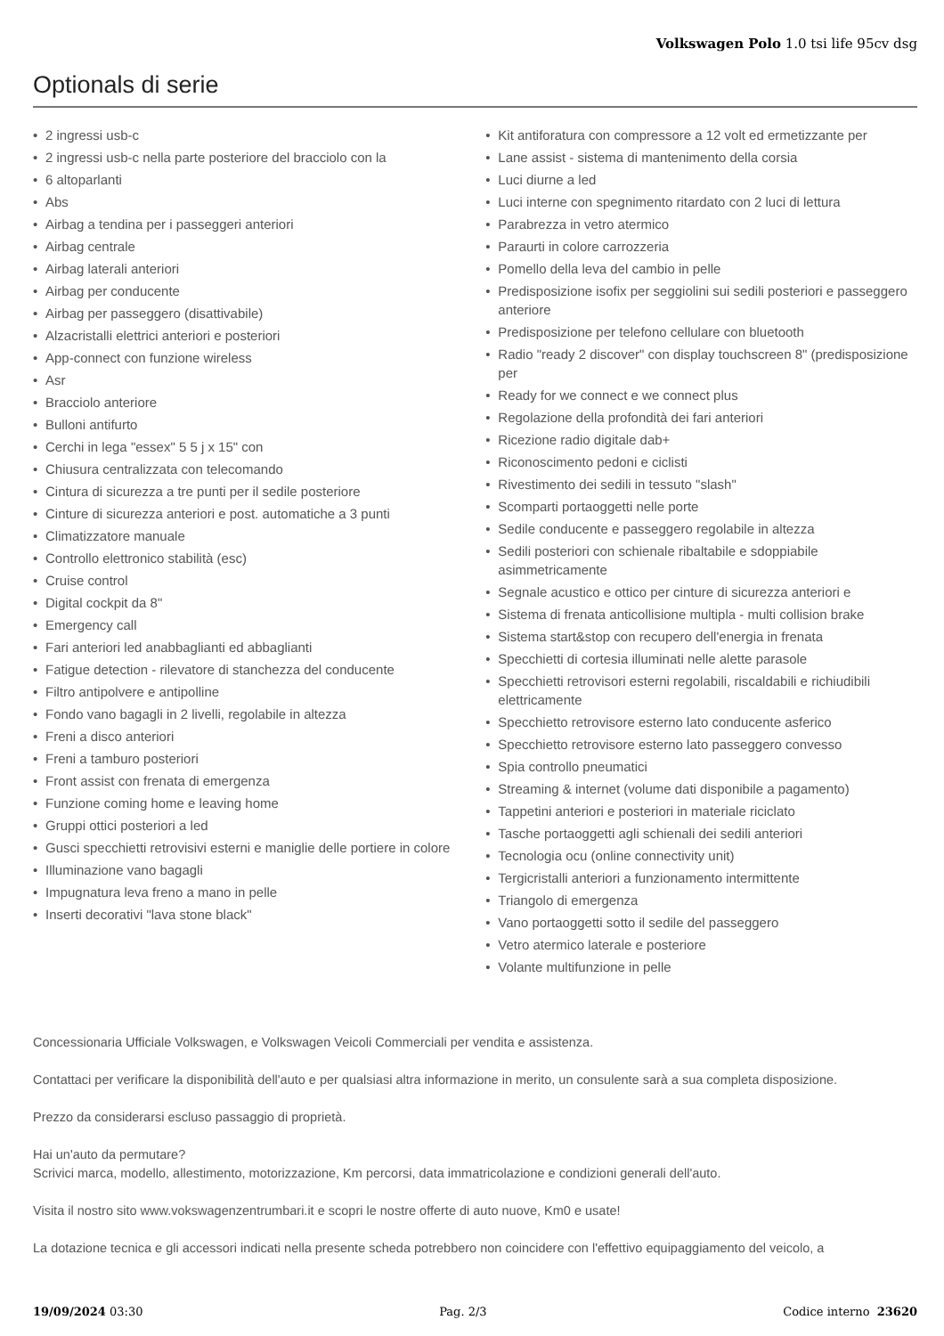Volkswagen Polo 1.0 tsi life 95cv dsg
Optionals di serie
• 2 ingressi usb-c
• 2 ingressi usb-c nella parte posteriore del bracciolo con la
• 6 altoparlanti
• Abs
• Airbag a tendina per i passeggeri anteriori
• Airbag centrale
• Airbag laterali anteriori
• Airbag per conducente
• Airbag per passeggero (disattivabile)
• Alzacristalli elettrici anteriori e posteriori
• App-connect con funzione wireless
• Asr
• Bracciolo anteriore
• Bulloni antifurto
• Cerchi in lega "essex" 5 5 j x 15" con
• Chiusura centralizzata con telecomando
• Cintura di sicurezza a tre punti per il sedile posteriore
• Cinture di sicurezza anteriori e post. automatiche a 3 punti
• Climatizzatore manuale
• Controllo elettronico stabilità (esc)
• Cruise control
• Digital cockpit da 8"
• Emergency call
• Fari anteriori led anabbaglianti ed abbaglianti
• Fatigue detection - rilevatore di stanchezza del conducente
• Filtro antipolvere e antipolline
• Fondo vano bagagli in 2 livelli, regolabile in altezza
• Freni a disco anteriori
• Freni a tamburo posteriori
• Front assist con frenata di emergenza
• Funzione coming home e leaving home
• Gruppi ottici posteriori a led
• Gusci specchietti retrovisivi esterni e maniglie delle portiere in colore
• Illuminazione vano bagagli
• Impugnatura leva freno a mano in pelle
• Inserti decorativi "lava stone black"
• Kit antiforatura con compressore a 12 volt ed ermetizzante per
• Lane assist - sistema di mantenimento della corsia
• Luci diurne a led
• Luci interne con spegnimento ritardato con 2 luci di lettura
• Parabrezza in vetro atermico
• Paraurti in colore carrozzeria
• Pomello della leva del cambio in pelle
• Predisposizione isofix per seggiolini sui sedili posteriori e passeggero anteriore
• Predisposizione per telefono cellulare con bluetooth
• Radio "ready 2 discover" con display touchscreen 8" (predisposizione per
• Ready for we connect e we connect plus
• Regolazione della profondità dei fari anteriori
• Ricezione radio digitale dab+
• Riconoscimento pedoni e ciclisti
• Rivestimento dei sedili in tessuto "slash"
• Scomparti portaoggetti nelle porte
• Sedile conducente e passeggero regolabile in altezza
• Sedili posteriori con schienale ribaltabile e sdoppiabile asimmetricamente
• Segnale acustico e ottico per cinture di sicurezza anteriori e
• Sistema di frenata anticollisione multipla - multi collision brake
• Sistema start&stop con recupero dell'energia in frenata
• Specchietti di cortesia illuminati nelle alette parasole
• Specchietti retrovisori esterni regolabili, riscaldabili e richiudibili elettricamente
• Specchietto retrovisore esterno lato conducente asferico
• Specchietto retrovisore esterno lato passeggero convesso
• Spia controllo pneumatici
• Streaming & internet (volume dati disponibile a pagamento)
• Tappetini anteriori e posteriori in materiale riciclato
• Tasche portaoggetti agli schienali dei sedili anteriori
• Tecnologia ocu (online connectivity unit)
• Tergicristalli anteriori a funzionamento intermittente
• Triangolo di emergenza
• Vano portaoggetti sotto il sedile del passeggero
• Vetro atermico laterale e posteriore
• Volante multifunzione in pelle
Concessionaria Ufficiale Volkswagen, e Volkswagen Veicoli Commerciali per vendita e assistenza.
Contattaci per verificare la disponibilità dell'auto e per qualsiasi altra informazione in merito, un consulente sarà a sua completa disposizione.
Prezzo da considerarsi escluso passaggio di proprietà.
Hai un'auto da permutare?
Scrivici marca, modello, allestimento, motorizzazione, Km percorsi, data immatricolazione e condizioni generali dell'auto.
Visita il nostro sito www.vokswagenzentrumbari.it e scopri le nostre offerte di auto nuove, Km0 e usate!
La dotazione tecnica e gli accessori indicati nella presente scheda potrebbero non coincidere con l'effettivo equipaggiamento del veicolo, a
19/09/2024 03:30 Pag. 2/3 Codice interno 23620